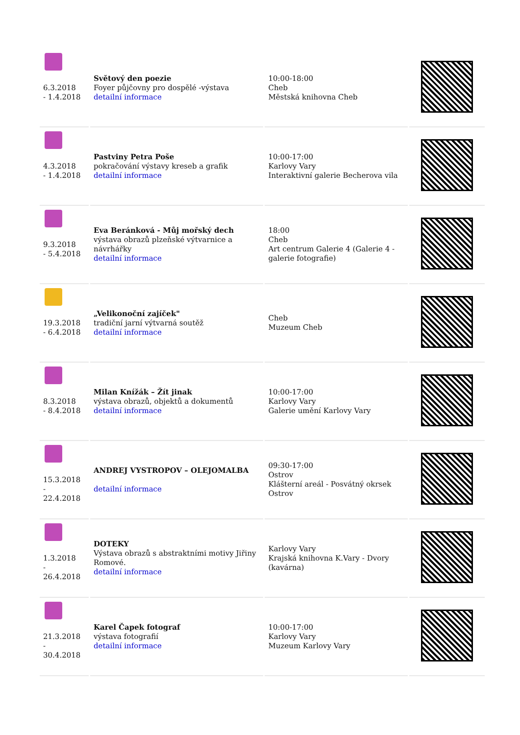| 6.3.2018 - 1.4.2018 | Světový den poezie Foyer půjčovny pro dospělé -výstava detailní informace | 10:00-18:00 Cheb Městská knihovna Cheb | |
| 4.3.2018 - 1.4.2018 | Pastviny Petra Poše pokračování výstavy kreseb a grafik detailní informace | 10:00-17:00 Karlovy Vary Interaktivní galerie Becherova vila | |
| 9.3.2018 - 5.4.2018 | Eva Beránková - Můj mořský dech výstava obrazů plzeňské výtvarnice a návrhářky detailní informace | 18:00 Cheb Art centrum Galerie 4 (Galerie 4 - galerie fotografie) | |
| 19.3.2018 - 6.4.2018 | „Velikonoční zajíček" tradiční jarní výtvarná soutěž detailní informace | Cheb Muzeum Cheb | |
| 8.3.2018 - 8.4.2018 | Milan Knížák – Žít jinak výstava obrazů, objektů a dokumentů detailní informace | 10:00-17:00 Karlovy Vary Galerie umění Karlovy Vary | |
| 15.3.2018 - 22.4.2018 | ANDREJ VYSTROPOV – OLEJOMALBA detailní informace | 09:30-17:00 Ostrov Klášterní areál - Posvátný okrsek Ostrov | |
| 1.3.2018 - 26.4.2018 | DOTEKY Výstava obrazů s abstraktními motivy Jiřiny Romové. detailní informace | Karlovy Vary Krajská knihovna K.Vary - Dvory (kavárna) | |
| 21.3.2018 - 30.4.2018 | Karel Čapek fotograf výstava fotografií detailní informace | 10:00-17:00 Karlovy Vary Muzeum Karlovy Vary | |